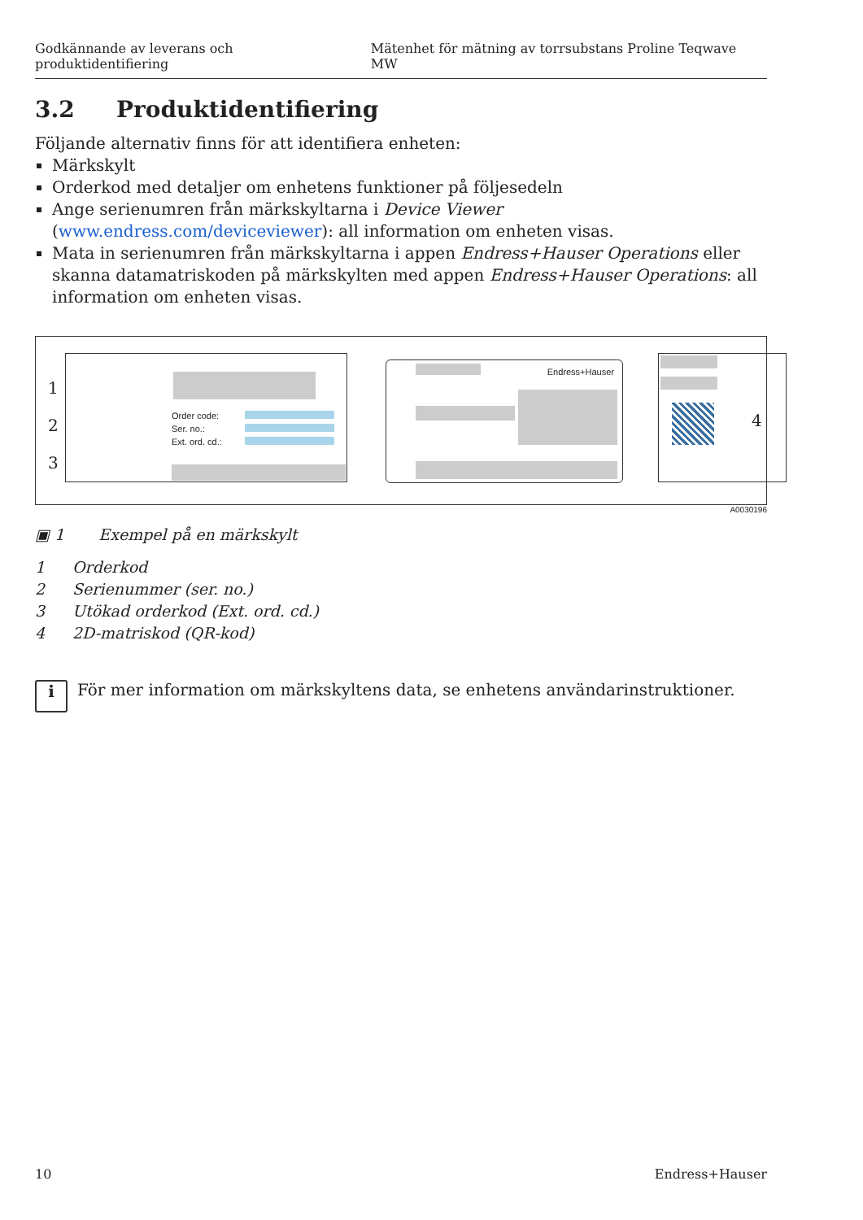Godkännande av leverans och produktidentifiering Mätenhet för mätning av torrsubstans Proline Teqwave MW
3.2 Produktidentifiering
Följande alternativ finns för att identifiera enheten:
Märkskylt
Orderkod med detaljer om enhetens funktioner på följesedeln
Ange serienumren från märkskyltarna i Device Viewer (www.endress.com/deviceviewer): all information om enheten visas.
Mata in serienumren från märkskyltarna i appen Endress+Hauser Operations eller skanna datamatriskoden på märkskylten med appen Endress+Hauser Operations: all information om enheten visas.
1
2
3
Order code:
Ser. no.:
Ext. ord. cd.:
Endress+Hauser
4
A0030196
▣ 1 Exempel på en märkskylt
1 Orderkod
2 Serienummer (ser. no.)
3 Utökad orderkod (Ext. ord. cd.)
4 2D-matriskod (QR-kod)
i
För mer information om märkskyltens data, se enhetens användarinstruktioner.
10 Endress+Hauser